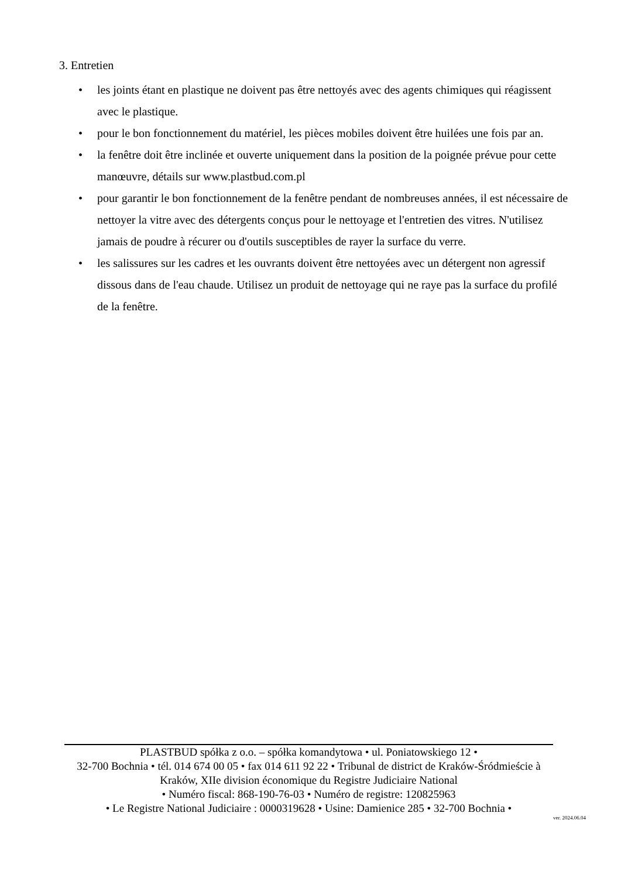3. Entretien
• les joints étant en plastique ne doivent pas être nettoyés avec des agents chimiques qui réagissent avec le plastique.
• pour le bon fonctionnement du matériel, les pièces mobiles doivent être huilées une fois par an.
• la fenêtre doit être inclinée et ouverte uniquement dans la position de la poignée prévue pour cette manœuvre, détails sur www.plastbud.com.pl
• pour garantir le bon fonctionnement de la fenêtre pendant de nombreuses années, il est nécessaire de nettoyer la vitre avec des détergents conçus pour le nettoyage et l'entretien des vitres. N'utilisez jamais de poudre à récurer ou d'outils susceptibles de rayer la surface du verre.
• les salissures sur les cadres et les ouvrants doivent être nettoyées avec un détergent non agressif dissous dans de l'eau chaude. Utilisez un produit de nettoyage qui ne raye pas la surface du profilé de la fenêtre.
PLASTBUD spółka z o.o. – spółka komandytowa • ul. Poniatowskiego 12 •
32-700 Bochnia • tél. 014 674 00 05 • fax 014 611 92 22 • Tribunal de district de Kraków-Śródmieście à Kraków, XIIe division économique du Registre Judiciaire National
• Numéro fiscal: 868-190-76-03 • Numéro de registre: 120825963
• Le Registre National Judiciaire : 0000319628 • Usine: Damienice 285 • 32-700 Bochnia •
ver. 2024.06.04